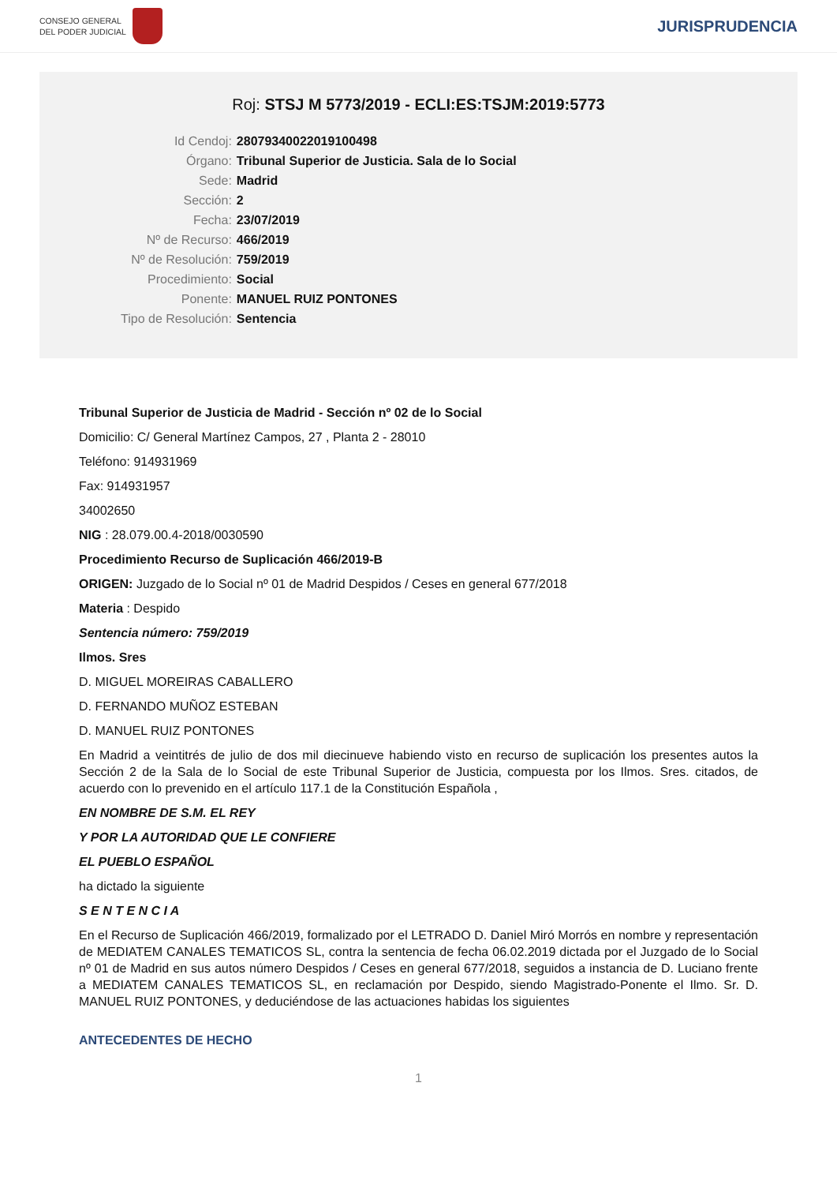CONSEJO GENERAL
DEL PODER JUDICIAL
JURISPRUDENCIA
Roj: STSJ M 5773/2019 - ECLI:ES:TSJM:2019:5773
| Id Cendoj: | 28079340022019100498 |
| Órgano: | Tribunal Superior de Justicia. Sala de lo Social |
| Sede: | Madrid |
| Sección: | 2 |
| Fecha: | 23/07/2019 |
| Nº de Recurso: | 466/2019 |
| Nº de Resolución: | 759/2019 |
| Procedimiento: | Social |
| Ponente: | MANUEL RUIZ PONTONES |
| Tipo de Resolución: | Sentencia |
Tribunal Superior de Justicia de Madrid - Sección nº 02 de lo Social
Domicilio: C/ General Martínez Campos, 27 , Planta 2 - 28010
Teléfono: 914931969
Fax: 914931957
34002650
NIG : 28.079.00.4-2018/0030590
Procedimiento Recurso de Suplicación 466/2019-B
ORIGEN: Juzgado de lo Social nº 01 de Madrid Despidos / Ceses en general 677/2018
Materia : Despido
Sentencia número: 759/2019
Ilmos. Sres
D. MIGUEL MOREIRAS CABALLERO
D. FERNANDO MUÑOZ ESTEBAN
D. MANUEL RUIZ PONTONES
En Madrid a veintitrés de julio de dos mil diecinueve habiendo visto en recurso de suplicación los presentes autos la Sección 2 de la Sala de lo Social de este Tribunal Superior de Justicia, compuesta por los Ilmos. Sres. citados, de acuerdo con lo prevenido en el artículo 117.1 de la Constitución Española ,
EN NOMBRE DE S.M. EL REY
Y POR LA AUTORIDAD QUE LE CONFIERE
EL PUEBLO ESPAÑOL
ha dictado la siguiente
S E N T E N C I A
En el Recurso de Suplicación 466/2019, formalizado por el LETRADO D. Daniel Miró Morrós en nombre y representación de MEDIATEM CANALES TEMATICOS SL, contra la sentencia de fecha 06.02.2019 dictada por el Juzgado de lo Social nº 01 de Madrid en sus autos número Despidos / Ceses en general 677/2018, seguidos a instancia de D. Luciano frente a MEDIATEM CANALES TEMATICOS SL, en reclamación por Despido, siendo Magistrado-Ponente el Ilmo. Sr. D. MANUEL RUIZ PONTONES, y deduciéndose de las actuaciones habidas los siguientes
ANTECEDENTES DE HECHO
1